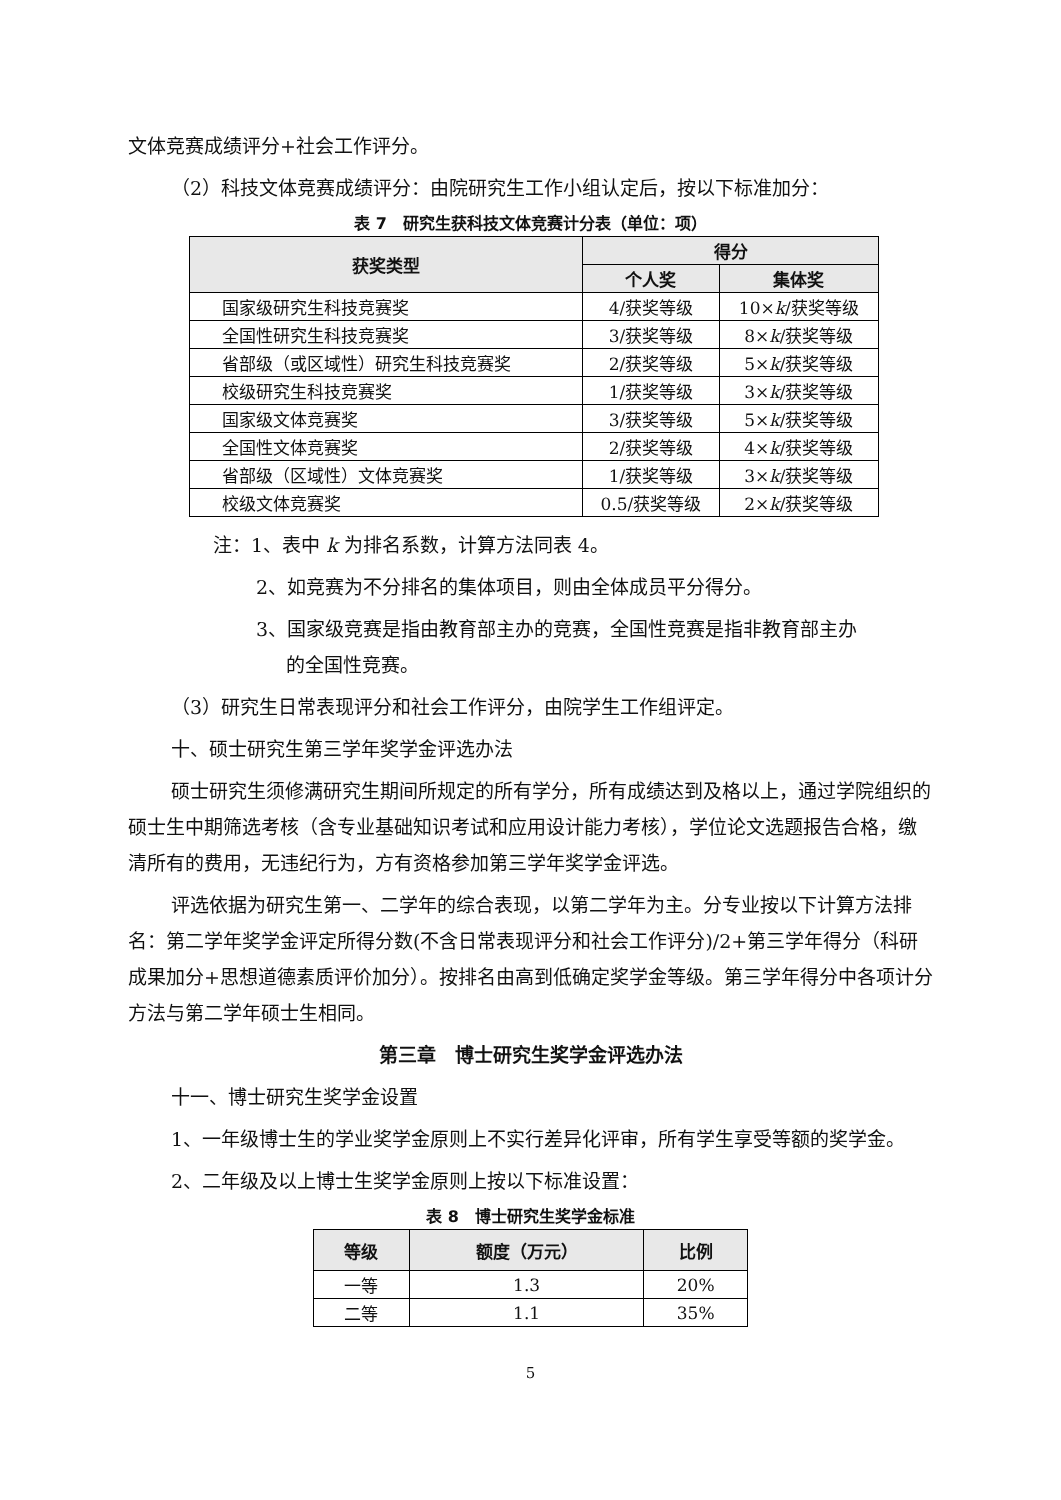文体竞赛成绩评分+社会工作评分。
（2）科技文体竞赛成绩评分：由院研究生工作小组认定后，按以下标准加分：
表 7　研究生获科技文体竞赛计分表（单位：项）
| 获奖类型 | 得分 | |
| --- | --- | --- |
| | 个人奖 | 集体奖 |
| 国家级研究生科技竞赛奖 | 4/获奖等级 | 10× k /获奖等级 |
| 全国性研究生科技竞赛奖 | 3/获奖等级 | 8× k /获奖等级 |
| 省部级（或区域性）研究生科技竞赛奖 | 2/获奖等级 | 5× k /获奖等级 |
| 校级研究生科技竞赛奖 | 1/获奖等级 | 3× k /获奖等级 |
| 国家级文体竞赛奖 | 3/获奖等级 | 5× k /获奖等级 |
| 全国性文体竞赛奖 | 2/获奖等级 | 4× k /获奖等级 |
| 省部级（区域性）文体竞赛奖 | 1/获奖等级 | 3× k /获奖等级 |
| 校级文体竞赛奖 | 0.5/获奖等级 | 2× k /获奖等级 |
注：1、表中 k 为排名系数，计算方法同表 4。
2、如竞赛为不分排名的集体项目，则由全体成员平分得分。
3、国家级竞赛是指由教育部主办的竞赛，全国性竞赛是指非教育部主办
的全国性竞赛。
（3）研究生日常表现评分和社会工作评分，由院学生工作组评定。
十、硕士研究生第三学年奖学金评选办法
硕士研究生须修满研究生期间所规定的所有学分，所有成绩达到及格以上，通过学院组织的硕士生中期筛选考核（含专业基础知识考试和应用设计能力考核），学位论文选题报告合格，缴清所有的费用，无违纪行为，方有资格参加第三学年奖学金评选。
评选依据为研究生第一、二学年的综合表现，以第二学年为主。分专业按以下计算方法排名：第二学年奖学金评定所得分数(不含日常表现评分和社会工作评分)/2+第三学年得分（科研成果加分+思想道德素质评价加分）。按排名由高到低确定奖学金等级。第三学年得分中各项计分方法与第二学年硕士生相同。
第三章　博士研究生奖学金评选办法
十一、博士研究生奖学金设置
1、一年级博士生的学业奖学金原则上不实行差异化评审，所有学生享受等额的奖学金。
2、二年级及以上博士生奖学金原则上按以下标准设置：
表 8　博士研究生奖学金标准
| 等级 | 额度（万元） | 比例 |
| --- | --- | --- |
| 一等 | 1.3 | 20% |
| 二等 | 1.1 | 35% |
5